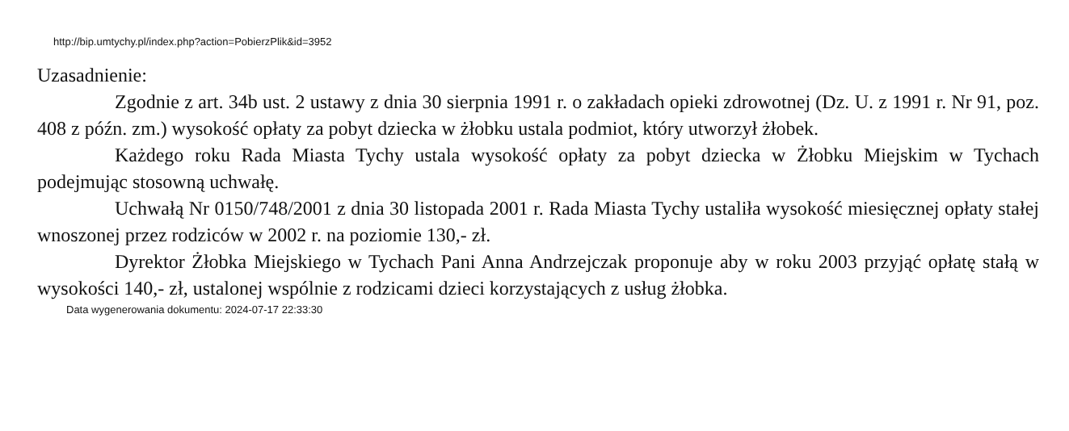http://bip.umtychy.pl/index.php?action=PobierzPlik&id=3952
Uzasadnienie:
Zgodnie z art. 34b ust. 2 ustawy z dnia 30 sierpnia 1991 r. o zakładach opieki zdrowotnej (Dz. U. z 1991 r. Nr 91, poz. 408 z późn. zm.) wysokość opłaty za pobyt dziecka w żłobku ustala podmiot, który utworzył żłobek.
Każdego roku Rada Miasta Tychy ustala wysokość opłaty za pobyt dziecka w Żłobku Miejskim w Tychach podejmując stosowną uchwałę.
Uchwałą Nr 0150/748/2001 z dnia 30 listopada 2001 r. Rada Miasta Tychy ustaliła wysokość miesięcznej opłaty stałej wnoszonej przez rodziców w 2002 r. na poziomie 130,- zł.
Dyrektor Żłobka Miejskiego w Tychach Pani Anna Andrzejczak proponuje aby w roku 2003 przyjąć opłatę stałą w wysokości 140,- zł, ustalonej wspólnie z rodzicami dzieci korzystających z usług żłobka.
Data wygenerowania dokumentu: 2024-07-17 22:33:30